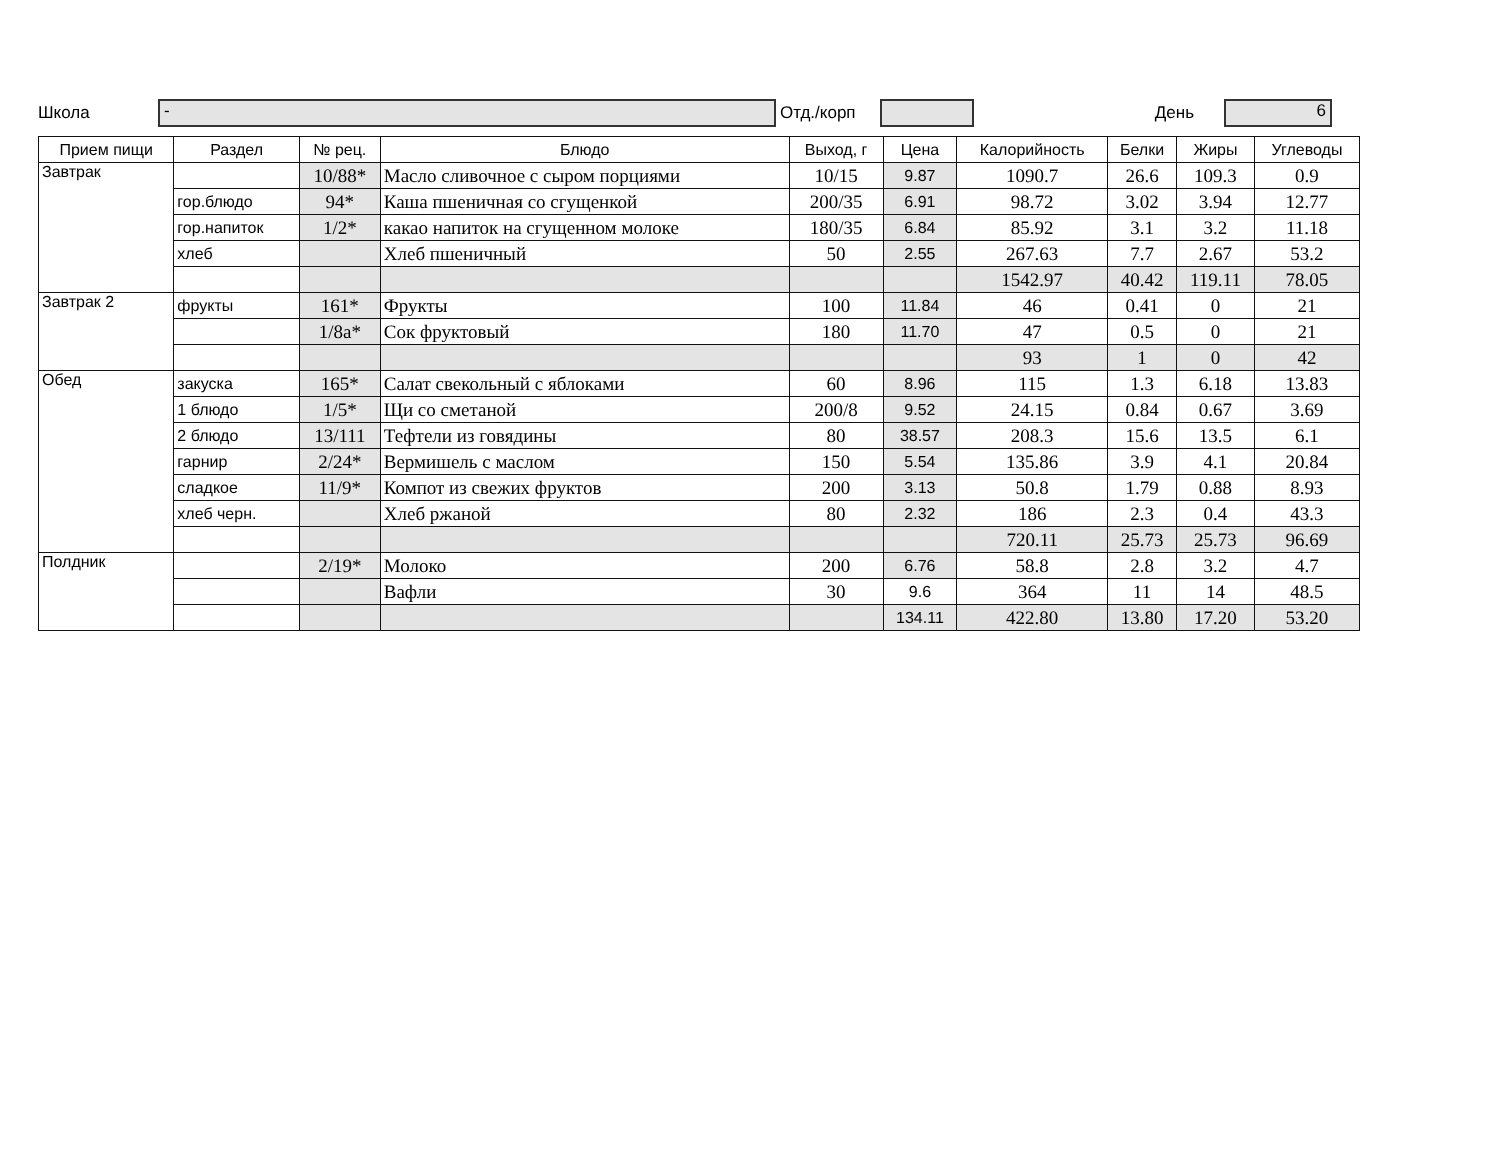Школа - Отд./корп День 6
| Прием пищи | Раздел | № рец. | Блюдо | Выход, г | Цена | Калорийность | Белки | Жиры | Углеводы |
| --- | --- | --- | --- | --- | --- | --- | --- | --- | --- |
| Завтрак | | 10/88* | Масло сливочное с сыром порциями | 10/15 | 9.87 | 1090.7 | 26.6 | 109.3 | 0.9 |
| | гор.блюдо | 94* | Каша пшеничная со сгущенкой | 200/35 | 6.91 | 98.72 | 3.02 | 3.94 | 12.77 |
| | гор.напиток | 1/2* | какао напиток на сгущенном молоке | 180/35 | 6.84 | 85.92 | 3.1 | 3.2 | 11.18 |
| | хлеб | | Хлеб пшеничный | 50 | 2.55 | 267.63 | 7.7 | 2.67 | 53.2 |
| | | | | | | 1542.97 | 40.42 | 119.11 | 78.05 |
| Завтрак 2 | фрукты | 161* | Фрукты | 100 | 11.84 | 46 | 0.41 | 0 | 21 |
| | | 1/8а* | Сок фруктовый | 180 | 11.70 | 47 | 0.5 | 0 | 21 |
| | | | | | | 93 | 1 | 0 | 42 |
| Обед | закуска | 165* | Салат свекольный с яблоками | 60 | 8.96 | 115 | 1.3 | 6.18 | 13.83 |
| | 1 блюдо | 1/5* | Щи со сметаной | 200/8 | 9.52 | 24.15 | 0.84 | 0.67 | 3.69 |
| | 2 блюдо | 13/111 | Тефтели из говядины | 80 | 38.57 | 208.3 | 15.6 | 13.5 | 6.1 |
| | гарнир | 2/24* | Вермишель с маслом | 150 | 5.54 | 135.86 | 3.9 | 4.1 | 20.84 |
| | сладкое | 11/9* | Компот из свежих фруктов | 200 | 3.13 | 50.8 | 1.79 | 0.88 | 8.93 |
| | хлеб черн. | | Хлеб ржаной | 80 | 2.32 | 186 | 2.3 | 0.4 | 43.3 |
| | | | | | | 720.11 | 25.73 | 25.73 | 96.69 |
| Полдник | | 2/19* | Молоко | 200 | 6.76 | 58.8 | 2.8 | 3.2 | 4.7 |
| | | | Вафли | 30 | 9.6 | 364 | 11 | 14 | 48.5 |
| | | | | | 134.11 | 422.80 | 13.80 | 17.20 | 53.20 |